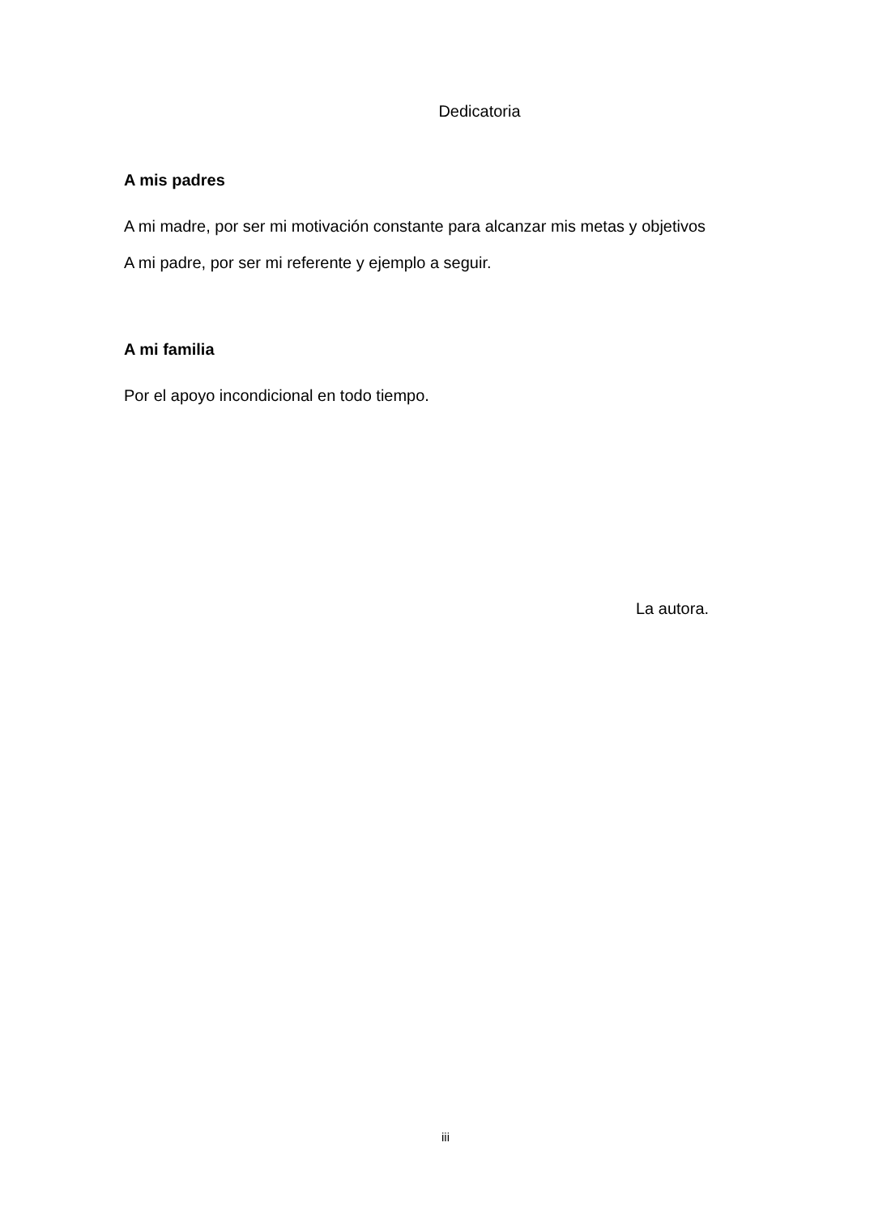Dedicatoria
A mis padres
A mi madre, por ser mi motivación constante para alcanzar mis metas y objetivos
A mi padre, por ser mi referente y ejemplo a seguir.
A mi familia
Por el apoyo incondicional en todo tiempo.
La autora.
iii